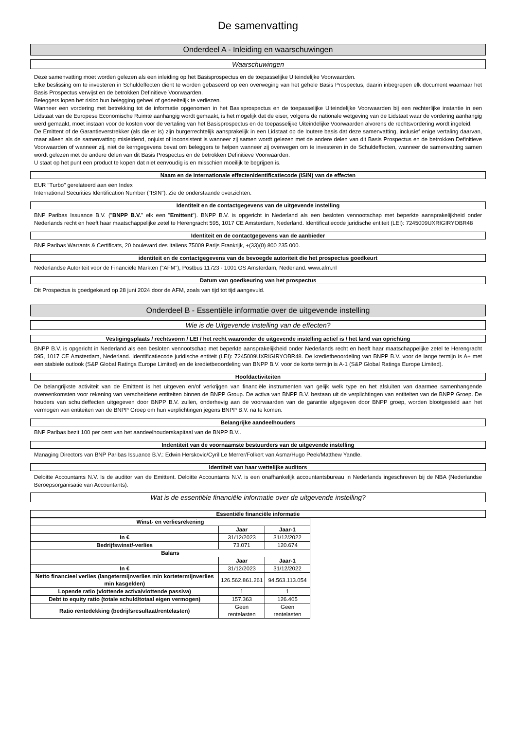De samenvatting
Onderdeel A - Inleiding en waarschuwingen
Waarschuwingen
Deze samenvatting moet worden gelezen als een inleiding op het Basisprospectus en de toepasselijke Uiteindelijke Voorwaarden.
Elke beslissing om te investeren in Schuldeffecten dient te worden gebaseerd op een overweging van het gehele Basis Prospectus, daarin inbegrepen elk document waarnaar het Basis Prospectus verwijst en de betrokken Definitieve Voorwaarden.
Beleggers lopen het risico hun belegging geheel of gedeeltelijk te verliezen.
Wanneer een vordering met betrekking tot de informatie opgenomen in het Basisprospectus en de toepasselijke Uiteindelijke Voorwaarden bij een rechterlijke instantie in een Lidstaat van de Europese Economische Ruimte aanhangig wordt gemaakt, is het mogelijk dat de eiser, volgens de nationale wetgeving van de Lidstaat waar de vordering aanhangig werd gemaakt, moet instaan voor de kosten voor de vertaling van het Basisprospectus en de toepasselijke Uiteindelijke Voorwaarden alvorens de rechtsvordering wordt ingeleid.
De Emittent of de Garantieverstrekker (als die er is) zijn burgerrechtelijk aansprakelijk in een Lidstaat op de loutere basis dat deze samenvatting, inclusief enige vertaling daarvan, maar alleen als de samenvatting misleidend, onjuist of inconsistent is wanneer zij samen wordt gelezen met de andere delen van dit Basis Prospectus en de betrokken Definitieve Voorwaarden of wanneer zij, niet de kerngegevens bevat om beleggers te helpen wanneer zij overwegen om te investeren in de Schuldeffecten, wanneer de samenvatting samen wordt gelezen met de andere delen van dit Basis Prospectus en de betrokken Definitieve Voorwaarden.
U staat op het punt een product te kopen dat niet eenvoudig is en misschien moeilijk te begrijpen is.
Naam en de internationale effectenidentificatiecode (ISIN) van de effecten
EUR "Turbo" gerelateerd aan een Index
International Securities Identification Number ("ISIN"): Zie de onderstaande overzichten.
Identiteit en de contactgegevens van de uitgevende instelling
BNP Paribas Issuance B.V. ("BNPP B.V." elk een "Emittent"). BNPP B.V. is opgericht in Nederland als een besloten vennootschap met beperkte aansprakelijkheid onder Nederlands recht en heeft haar maatschappelijke zetel te Herengracht 595, 1017 CE Amsterdam, Nederland. Identificatiecode juridische entiteit (LEI): 7245009UXRIGIRYOBR48
Identiteit en de contactgegevens van de aanbieder
BNP Paribas Warrants & Certificats, 20 boulevard des Italiens 75009 Parijs Frankrijk, +(33)(0) 800 235 000.
identiteit en de contactgegevens van de bevoegde autoriteit die het prospectus goedkeurt
Nederlandse Autoriteit voor de Financiële Markten ("AFM"), Postbus 11723 - 1001 GS Amsterdam, Nederland. www.afm.nl
Datum van goedkeuring van het prospectus
Dit Prospectus is goedgekeurd op 28 juni 2024 door de AFM, zoals van tijd tot tijd aangevuld.
Onderdeel B - Essentiële informatie over de uitgevende instelling
Wie is de Uitgevende instelling van de effecten?
Vestigingsplaats / rechtsvorm / LEI / het recht waaronder de uitgevende instelling actief is / het land van oprichting
BNPP B.V. is opgericht in Nederland als een besloten vennootschap met beperkte aansprakelijkheid onder Nederlands recht en heeft haar maatschappelijke zetel te Herengracht 595, 1017 CE Amsterdam, Nederland. Identificatiecode juridische entiteit (LEI): 7245009UXRIGIRYOBR48. De kredietbeoordeling van BNPP B.V. voor de lange termijn is A+ met een stabiele outlook (S&P Global Ratings Europe Limited) en de kredietbeoordeling van BNPP B.V. voor de korte termijn is A-1 (S&P Global Ratings Europe Limited).
Hoofdactiviteiten
De belangrijkste activiteit van de Emittent is het uitgeven en/of verkrijgen van financiële instrumenten van gelijk welk type en het afsluiten van daarmee samenhangende overeenkomsten voor rekening van verscheidene entiteiten binnen de BNPP Group. De activa van BNPP B.V. bestaan uit de verplichtingen van entiteiten van de BNPP Groep. De houders van schuldeffecten uitgegeven door BNPP B.V. zullen, onderhevig aan de voorwaarden van de garantie afgegeven door BNPP groep, worden blootgesteld aan het vermogen van entiteiten van de BNPP Groep om hun verplichtingen jegens BNPP B.V. na te komen.
Belangrijke aandeelhouders
BNP Paribas bezit 100 per cent van het aandeelhouderskapitaal van de BNPP B.V..
Indentiteit van de voornaamste bestuurders van de uitgevende instelling
Managing Directors van BNP Paribas Issuance B.V.: Edwin Herskovic/Cyril Le Merrer/Folkert van Asma/Hugo Peek/Matthew Yandle.
Identiteit van haar wettelijke auditors
Deloitte Accountants N.V. Is de auditor van de Emittent. Deloitte Accountants N.V. is een onafhankelijk accountantsbureau in Nederlands ingeschreven bij de NBA (Nederlandse Beroepsorganisatie van Accountants).
Wat is de essentiële financiële informatie over de uitgevende instelling?
Essentiële financiële informatie
| Winst- en verliesrekening | | |
| --- | --- | --- |
| | Jaar | Jaar-1 |
| In € | 31/12/2023 | 31/12/2022 |
| Bedrijfswinst/-verlies | 73.071 | 120.674 |
| Balans | | |
| | Jaar | Jaar-1 |
| In € | 31/12/2023 | 31/12/2022 |
| Netto financieel verlies (langetermijnverlies min kortetermijnverlies min kasgelden) | 126.562.861.261 | 94.563.113.054 |
| Lopende ratio (vlottende activa/vlottende passiva) | 1 | 1 |
| Debt to equity ratio (totale schuld/totaal eigen vermogen) | 157.363 | 126.405 |
| Ratio rentedekking (bedrijfsresultaat/rentelasten) | Geen rentelasten | Geen rentelasten |